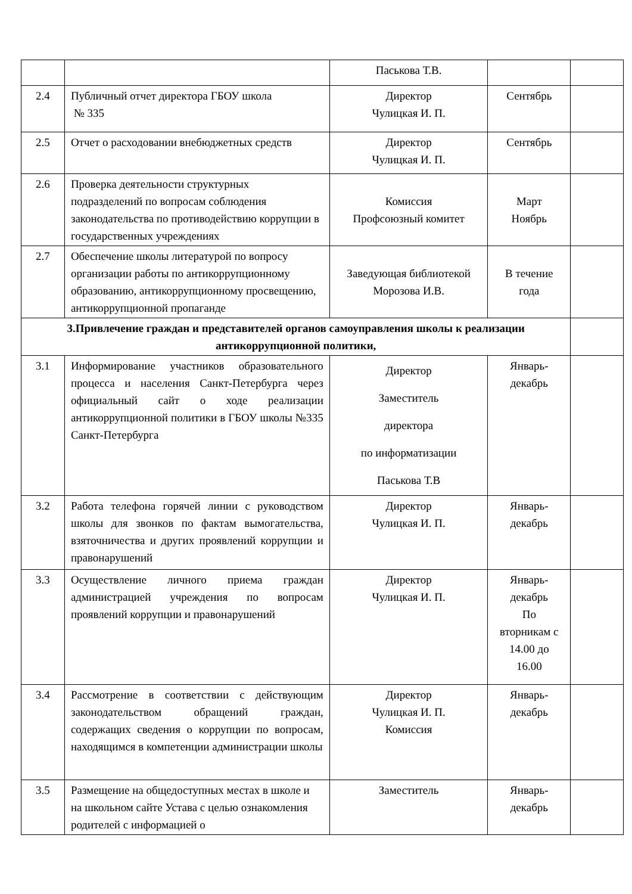| | | Паськова Т.В. | | |
| 2.4 | Публичный отчет директора ГБОУ школа № 335 | Директор Чулицкая И. П. | Сентябрь | |
| 2.5 | Отчет о расходовании внебюджетных средств | Директор Чулицкая И. П. | Сентябрь | |
| 2.6 | Проверка деятельности структурных подразделений по вопросам соблюдения законодательства по противодействию коррупции в государственных учреждениях | Комиссия Профсоюзный комитет | Март Ноябрь | |
| 2.7 | Обеспечение школы литературой по вопросу организации работы по антикоррупционному образованию, антикоррупционному просвещению, антикоррупционной пропаганде | Заведующая библиотекой Морозова И.В. | В течение года | |
| 3.Привлечение граждан и представителей органов самоуправления школы к реализации антикоррупционной политики, | | | | |
| 3.1 | Информирование участников образовательного процесса и населения Санкт-Петербурга через официальный сайт о ходе реализации антикоррупционной политики в ГБОУ школы №335 Санкт-Петербурга | Директор Заместитель директора по информатизации Паськова Т.В | Январь- декабрь | |
| 3.2 | Работа телефона горячей линии с руководством школы для звонков по фактам вымогательства, взяточничества и других проявлений коррупции и правонарушений | Директор Чулицкая И. П. | Январь- декабрь | |
| 3.3 | Осуществление личного приема граждан администрацией учреждения по вопросам проявлений коррупции и правонарушений | Директор Чулицкая И. П. | Январь- декабрь По вторникам с 14.00 до 16.00 | |
| 3.4 | Рассмотрение в соответствии с действующим законодательством обращений граждан, содержащих сведения о коррупции по вопросам, находящимся в компетенции администрации школы | Директор Чулицкая И. П. Комиссия | Январь- декабрь | |
| 3.5 | Размещение на общедоступных местах в школе и на школьном сайте Устава с целью ознакомления родителей с информацией о | Заместитель | Январь- декабрь | |